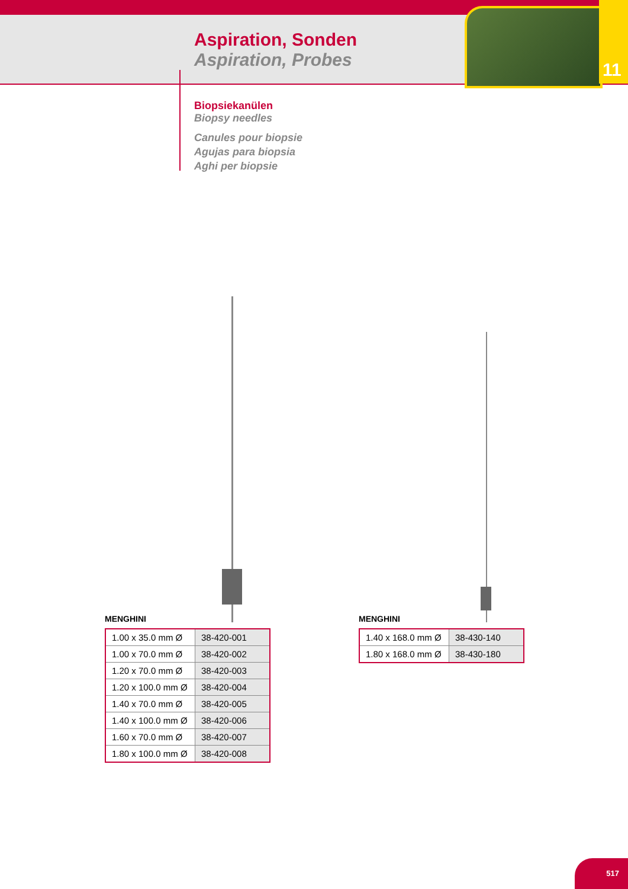11
Aspiration, Sonden
Aspiration, Probes
Biopsiekanülen
Biopsy needles
Canules pour biopsie
Agujas para biopsia
Aghi per biopsie
MENGHINI
| 1.00 x 35.0 mm Ø | 38-420-001 |
| 1.00 x 70.0 mm Ø | 38-420-002 |
| 1.20 x 70.0 mm Ø | 38-420-003 |
| 1.20 x 100.0 mm Ø | 38-420-004 |
| 1.40 x 70.0 mm Ø | 38-420-005 |
| 1.40 x 100.0 mm Ø | 38-420-006 |
| 1.60 x 70.0 mm Ø | 38-420-007 |
| 1.80 x 100.0 mm Ø | 38-420-008 |
MENGHINI
| 1.40 x 168.0 mm Ø | 38-430-140 |
| 1.80 x 168.0 mm Ø | 38-430-180 |
517